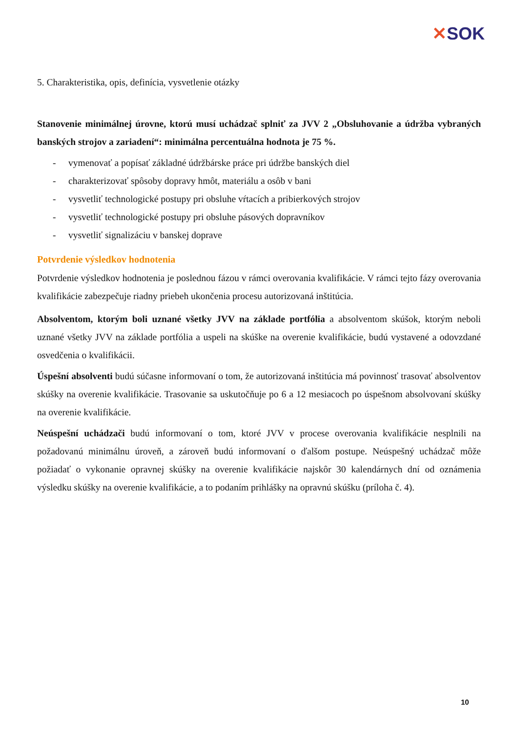✕SOK
5. Charakteristika, opis, definícia, vysvetlenie otázky
Stanovenie minimálnej úrovne, ktorú musí uchádzač splniť za JVV 2 „Obsluhovanie a údržba vybraných banských strojov a zariadení“: minimálna percentuálna hodnota je 75 %.
- vymenovať a popísať základné údržbárske práce pri údržbe banských diel
- charakterizovať spôsoby dopravy hmôt, materiálu a osôb v bani
- vysvetliť technologické postupy pri obsluhe vŕtacích a pribierkových strojov
- vysvetliť technologické postupy pri obsluhe pásových dopravníkov
- vysvetliť signalizáciu v banskej doprave
Potvrdenie výsledkov hodnotenia
Potvrdenie výsledkov hodnotenia je poslednou fázou v rámci overovania kvalifikácie. V rámci tejto fázy overovania kvalifikácie zabezpečuje riadny priebeh ukončenia procesu autorizovaná inštitúcia.
Absolventom, ktorým boli uznané všetky JVV na základe portfólia a absolventom skúšok, ktorým neboli uznané všetky JVV na základe portfólia a uspeli na skúške na overenie kvalifikácie, budú vystavené a odovzdané osvedčenia o kvalifikácii.
Úspešní absolventi budú súčasne informovaní o tom, že autorizovaná inštitúcia má povinnosť trasovať absolventov skúšky na overenie kvalifikácie. Trasovanie sa uskutočňuje po 6 a 12 mesiacoch po úspešnom absolvovaní skúšky na overenie kvalifikácie.
Neúspešní uchádzači budú informovaní o tom, ktoré JVV v procese overovania kvalifikácie nesplnili na požadovanú minimálnu úroveň, a zároveň budú informovaní o ďalšom postupe. Neúspešný uchádzač môže požiadať o vykonanie opravnej skúšky na overenie kvalifikácie najskôr 30 kalendárnych dní od oznámenia výsledku skúšky na overenie kvalifikácie, a to podaním prihlášky na opravnú skúšku (príloha č. 4).
10